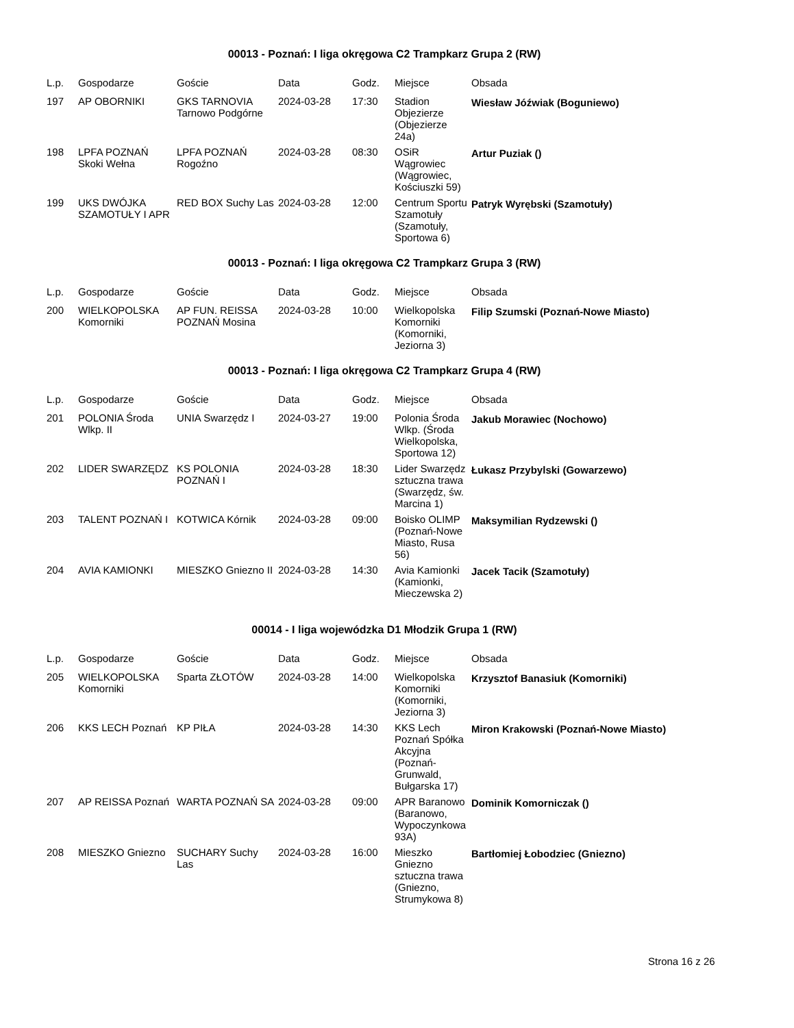00013 - Poznań: I liga okręgowa C2 Trampkarz Grupa 2 (RW)
| L.p. | Gospodarze | Goście | Data | Godz. | Miejsce | Obsada |
| --- | --- | --- | --- | --- | --- | --- |
| 197 | AP OBORNIKI | GKS TARNOVIA Tarnowo Podgórne | 2024-03-28 | 17:30 | Stadion Objezierze (Objezierze 24a) | Wiesław Jóźwiak (Boguniewo) |
| 198 | LPFA POZNAŃ Skoki Wełna | LPFA POZNAŃ Rogoźno | 2024-03-28 | 08:30 | OSiR Wągrowiec (Wągrowiec, Kościuszki 59) | Artur Puziak () |
| 199 | UKS DWÓJKA SZAMOTUŁY I APR | RED BOX Suchy Las | 2024-03-28 | 12:00 | Centrum Sportu Szamotuły (Szamotuły, Sportowa 6) | Patryk Wyrębski (Szamotuły) |
00013 - Poznań: I liga okręgowa C2 Trampkarz Grupa 3 (RW)
| L.p. | Gospodarze | Goście | Data | Godz. | Miejsce | Obsada |
| --- | --- | --- | --- | --- | --- | --- |
| 200 | WIELKOPOLSKA Komorniki | AP FUN. REISSA POZNAŃ Mosina | 2024-03-28 | 10:00 | Wielkopolska Komorniki (Komorniki, Jeziorna 3) | Filip Szumski (Poznań-Nowe Miasto) |
00013 - Poznań: I liga okręgowa C2 Trampkarz Grupa 4 (RW)
| L.p. | Gospodarze | Goście | Data | Godz. | Miejsce | Obsada |
| --- | --- | --- | --- | --- | --- | --- |
| 201 | POLONIA Środa Wlkp. II | UNIA Swarzędz I | 2024-03-27 | 19:00 | Polonia Środa Wlkp. (Środa Wielkopolska, Sportowa 12) | Jakub Morawiec (Nochowo) |
| 202 | LIDER SWARZĘDZ | KS POLONIA POZNAŃ I | 2024-03-28 | 18:30 | Lider Swarzędz sztuczna trawa (Swarzędz, św. Marcina 1) | Łukasz Przybylski (Gowarzewo) |
| 203 | TALENT POZNAŃ I | KOTWICA Kórnik | 2024-03-28 | 09:00 | Boisko OLIMP (Poznań-Nowe Miasto, Rusa 56) | Maksymilian Rydzewski () |
| 204 | AVIA KAMIONKI | MIESZKO Gniezno II | 2024-03-28 | 14:30 | Avia Kamionki (Kamionki, Mieczewska 2) | Jacek Tacik (Szamotuły) |
00014 - I liga wojewódzka D1 Młodzik Grupa 1 (RW)
| L.p. | Gospodarze | Goście | Data | Godz. | Miejsce | Obsada |
| --- | --- | --- | --- | --- | --- | --- |
| 205 | WIELKOPOLSKA Komorniki | Sparta ZŁOTÓW | 2024-03-28 | 14:00 | Wielkopolska Komorniki (Komorniki, Jeziorna 3) | Krzysztof Banasiuk (Komorniki) |
| 206 | KKS LECH Poznań | KP PIŁA | 2024-03-28 | 14:30 | KKS Lech Poznań Spółka Akcyjna (Poznań-Grunwald, Bułgarska 17) | Miron Krakowski (Poznań-Nowe Miasto) |
| 207 | AP REISSA Poznań | WARTA POZNAŃ SA | 2024-03-28 | 09:00 | APR Baranowo (Baranowo, Wypoczynkowa 93A) | Dominik Komorniczak () |
| 208 | MIESZKO Gniezno | SUCHARY Suchy Las | 2024-03-28 | 16:00 | Mieszko Gniezno sztuczna trawa (Gniezno, Strumykowa 8) | Bartłomiej Łobodziec (Gniezno) |
Strona 16 z 26